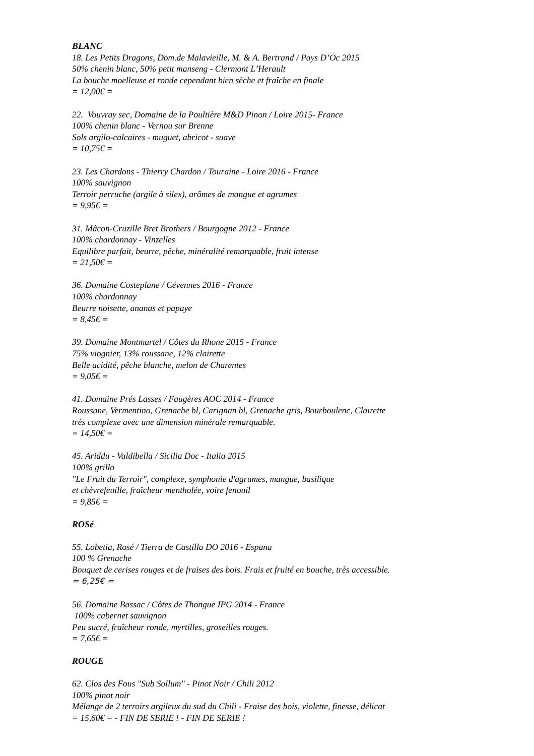BLANC
18. Les Petits Dragons, Dom.de Malavieille, M. & A. Bertrand / Pays D’Oc 2015
50% chenin blanc, 50% petit manseng - Clermont L’Herault
La bouche moelleuse et ronde cependant bien sèche et fraîche en finale
= 12,00€ =
22. Vouvray sec, Domaine de la Poultière M&D Pinon / Loire 2015- France
100% chenin blanc - Vernou sur Brenne
Sols argilo-calcaires - muguet, abricot - suave
= 10,75€ =
23. Les Chardons - Thierry Chardon / Touraine - Loire 2016 - France
100% sauvignon
Terroir perruche (argile à silex), arômes de mangue et agrumes
= 9,95€ =
31. Mâcon-Cruzille Bret Brothers / Bourgogne 2012 - France
100% chardonnay - Vinzelles
Equilibre parfait, beurre, pêche, minéralité remarquable, fruit intense
= 21,50€ =
36. Domaine Costeplane / Cévennes 2016 - France
100% chardonnay
Beurre noisette, ananas et papaye
= 8,45€ =
39. Domaine Montmartel / Côtes du Rhone 2015 - France
75% viognier, 13% roussane, 12% clairette
Belle acidité, pêche blanche, melon de Charentes
= 9,05€ =
41. Domaine Prés Lasses / Faugères AOC 2014 - France
Roussane, Vermentino, Grenache bl, Carignan bl, Grenache gris, Bourboulenc, Clairette
très complexe avec une dimension minérale remarquable.
= 14,50€ =
45. Ariddu - Valdibella / Sicilia Doc - Italia 2015
100% grillo
"Le Fruit du Terroir", complexe, symphonie d'agrumes, mangue, basilique
et chèvrefeuille, fraîcheur mentholée, voire fenouil
= 9,85€ =
ROSé
55. Lobetia, Rosé / Tierra de Castilla DO 2016 - Espana
100 % Grenache
Bouquet de cerises rouges et de fraises des bois. Frais et fruité en bouche, très accessible.
= 6,25€ =
56. Domaine Bassac / Côtes de Thongue IPG 2014 - France
100% cabernet sauvignon
Peu sucré, fraîcheur ronde, myrtilles, groseilles rouges.
= 7,65€ =
ROUGE
62. Clos des Fous "Sub Sollum" - Pinot Noir / Chili 2012
100% pinot noir
Mélange de 2 terroirs argileux du sud du Chili - Fraise des bois, violette, finesse, délicat
= 15,60€ = - FIN DE SERIE ! - FIN DE SERIE !